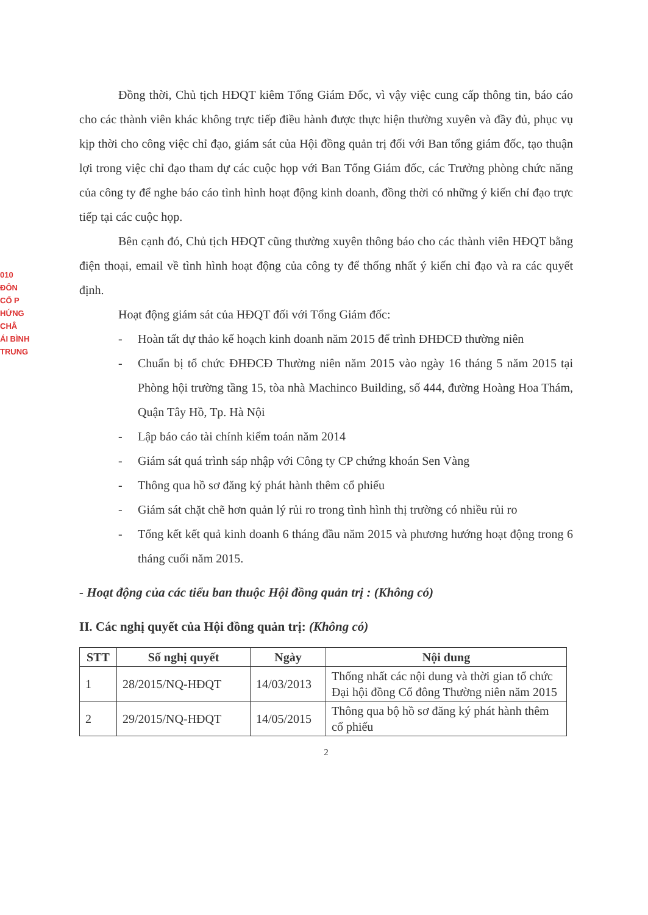010
ĐÔN
CỔ P
HỨNG
CHÂ
ÁI BÌNH
TRUNG
Đồng thời, Chủ tịch HĐQT kiêm Tổng Giám Đốc, vì vậy việc cung cấp thông tin, báo cáo cho các thành viên khác không trực tiếp điều hành được thực hiện thường xuyên và đầy đủ, phục vụ kịp thời cho công việc chỉ đạo, giám sát của Hội đồng quản trị đối với Ban tổng giám đốc, tạo thuận lợi trong việc chỉ đạo tham dự các cuộc họp với Ban Tổng Giám đốc, các Trưởng phòng chức năng của công ty để nghe báo cáo tình hình hoạt động kinh doanh, đồng thời có những ý kiến chỉ đạo trực tiếp tại các cuộc họp.
Bên cạnh đó, Chủ tịch HĐQT cũng thường xuyên thông báo cho các thành viên HĐQT bằng điện thoại, email về tình hình hoạt động của công ty để thống nhất ý kiến chỉ đạo và ra các quyết định.
Hoạt động giám sát của HĐQT đối với Tổng Giám đốc:
- Hoàn tất dự thảo kế hoạch kinh doanh năm 2015 để trình ĐHĐCĐ thường niên
- Chuẩn bị tổ chức ĐHĐCĐ Thường niên năm 2015 vào ngày 16 tháng 5 năm 2015 tại Phòng hội trường tầng 15, tòa nhà Machinco Building, số 444, đường Hoàng Hoa Thám, Quận Tây Hồ, Tp. Hà Nội
- Lập báo cáo tài chính kiểm toán năm 2014
- Giám sát quá trình sáp nhập với Công ty CP chứng khoán Sen Vàng
- Thông qua hồ sơ đăng ký phát hành thêm cổ phiếu
- Giám sát chặt chẽ hơn quản lý rủi ro trong tình hình thị trường có nhiều rủi ro
- Tổng kết kết quả kinh doanh 6 tháng đầu năm 2015 và phương hướng hoạt động trong 6 tháng cuối năm 2015.
- Hoạt động của các tiểu ban thuộc Hội đồng quản trị : (Không có)
II. Các nghị quyết của Hội đồng quản trị: (Không có)
| STT | Số nghị quyết | Ngày | Nội dung |
| --- | --- | --- | --- |
| 1 | 28/2015/NQ-HĐQT | 14/03/2013 | Thống nhất các nội dung và thời gian tổ chức Đại hội đồng Cổ đông Thường niên năm 2015 |
| 2 | 29/2015/NQ-HĐQT | 14/05/2015 | Thông qua bộ hồ sơ đăng ký phát hành thêm cổ phiếu |
2